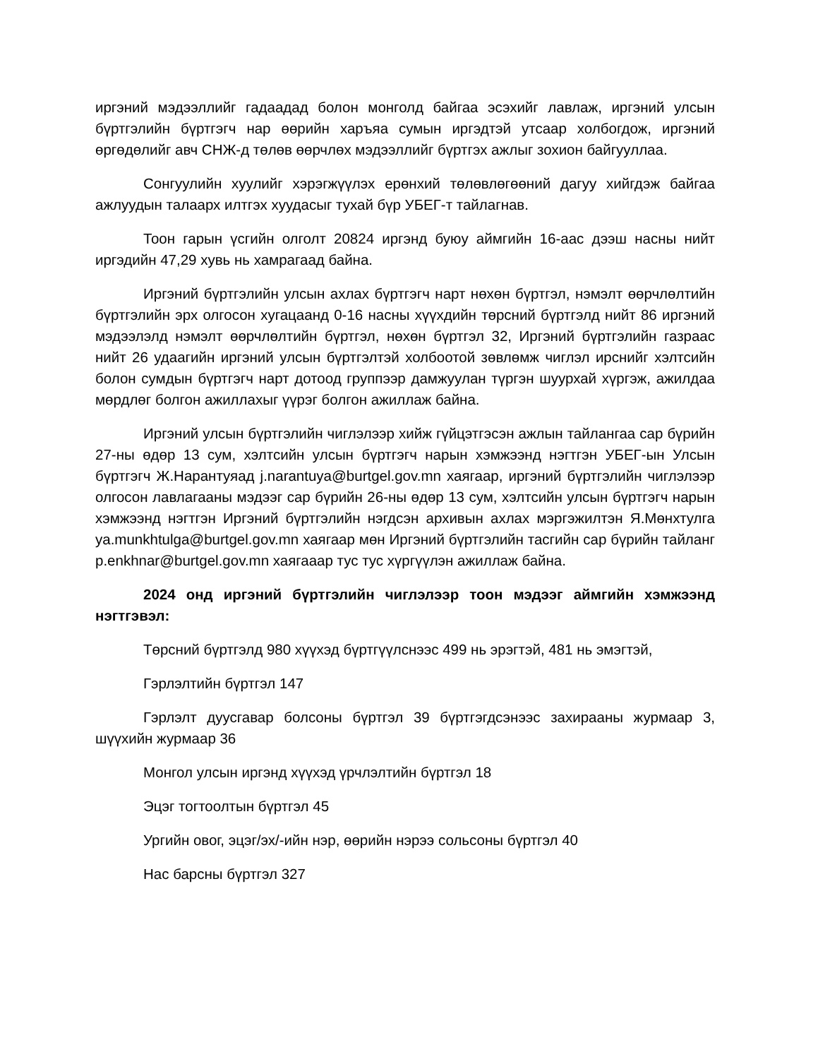иргэний мэдээллийг гадаадад болон монголд байгаа эсэхийг лавлаж, иргэний улсын бүртгэлийн бүртгэгч нар өөрийн харъяа сумын иргэдтэй утсаар холбогдож, иргэний өргөдөлийг авч СНЖ-д төлөв өөрчлөх мэдээллийг бүртгэх ажлыг зохион байгууллаа.
Сонгуулийн хуулийг хэрэгжүүлэх ерөнхий төлөвлөгөөний дагуу хийгдэж байгаа ажлуудын талаарх илтгэх хуудасыг тухай бүр УБЕГ-т тайлагнав.
Тоон гарын үсгийн олголт 20824 иргэнд буюу аймгийн 16-аас дээш насны нийт иргэдийн 47,29 хувь нь хамрагаад байна.
Иргэний бүртгэлийн улсын ахлах бүртгэгч нарт нөхөн бүртгэл, нэмэлт өөрчлөлтийн бүртгэлийн эрх олгосон хугацаанд 0-16 насны хүүхдийн төрсний бүртгэлд нийт 86 иргэний мэдээлэлд нэмэлт өөрчлөлтийн бүртгэл, нөхөн бүртгэл 32, Иргэний бүртгэлийн газраас нийт 26 удаагийн иргэний улсын бүртгэлтэй холбоотой зөвлөмж чиглэл ирснийг хэлтсийн болон сумдын бүртгэгч нарт дотоод группээр дамжуулан түргэн шуурхай хүргэж, ажилдаа мөрдлөг болгон ажиллахыг үүрэг болгон ажиллаж байна.
Иргэний улсын бүртгэлийн чиглэлээр хийж гүйцэтгэсэн ажлын тайлангаа сар бүрийн 27-ны өдөр 13 сум, хэлтсийн улсын бүртгэгч нарын хэмжээнд нэгтгэн УБЕГ-ын Улсын бүртгэгч Ж.Нарантуяад j.narantuya@burtgel.gov.mn хаягаар, иргэний бүртгэлийн чиглэлээр олгосон лавлагааны мэдээг сар бүрийн 26-ны өдөр 13 сум, хэлтсийн улсын бүртгэгч нарын хэмжээнд нэгтгэн Иргэний бүртгэлийн нэгдсэн архивын ахлах мэргэжилтэн Я.Мөнхтулга ya.munkhtulga@burtgel.gov.mn хаягаар мөн Иргэний бүртгэлийн тасгийн сар бүрийн тайланг p.enkhnar@burtgel.gov.mn хаягааар тус тус хүргүүлэн ажиллаж байна.
2024 онд иргэний бүртгэлийн чиглэлээр тоон мэдээг аймгийн хэмжээнд нэгтгэвэл:
Төрсний бүртгэлд 980 хүүхэд бүртгүүлснээс 499 нь эрэгтэй, 481 нь эмэгтэй,
Гэрлэлтийн бүртгэл 147
Гэрлэлт дуусгавар болсоны бүртгэл 39 бүртгэгдсэнээс захирааны журмаар 3, шүүхийн журмаар 36
Монгол улсын иргэнд хүүхэд үрчлэлтийн бүртгэл 18
Эцэг тогтоолтын бүртгэл 45
Ургийн овог, эцэг/эх/-ийн нэр, өөрийн нэрээ сольсоны бүртгэл 40
Нас барсны бүртгэл 327